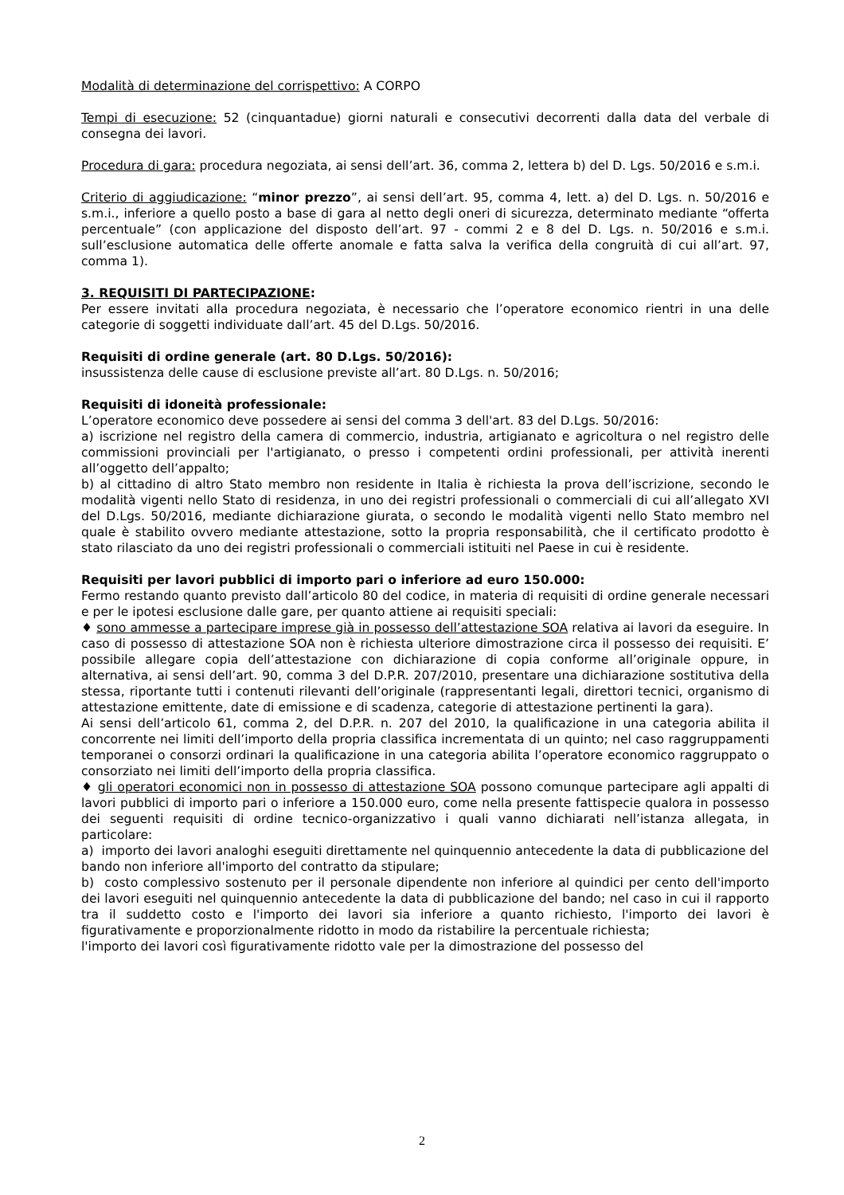Modalità di determinazione del corrispettivo: A CORPO
Tempi di esecuzione: 52 (cinquantadue) giorni naturali e consecutivi decorrenti dalla data del verbale di consegna dei lavori.
Procedura di gara: procedura negoziata, ai sensi dell’art. 36, comma 2, lettera b) del D. Lgs. 50/2016 e s.m.i.
Criterio di aggiudicazione: “minor prezzo”, ai sensi dell’art. 95, comma 4, lett. a) del D. Lgs. n. 50/2016 e s.m.i., inferiore a quello posto a base di gara al netto degli oneri di sicurezza, determinato mediante “offerta percentuale” (con applicazione del disposto dell’art. 97 - commi 2 e 8 del D. Lgs. n. 50/2016 e s.m.i. sull’esclusione automatica delle offerte anomale e fatta salva la verifica della congruità di cui all’art. 97, comma 1).
3. REQUISITI DI PARTECIPAZIONE:
Per essere invitati alla procedura negoziata, è necessario che l’operatore economico rientri in una delle categorie di soggetti individuate dall’art. 45 del D.Lgs. 50/2016.
Requisiti di ordine generale (art. 80 D.Lgs. 50/2016):
insussistenza delle cause di esclusione previste all’art. 80 D.Lgs. n. 50/2016;
Requisiti di idoneità professionale:
L’operatore economico deve possedere ai sensi del comma 3 dell'art. 83 del D.Lgs. 50/2016:
a) iscrizione nel registro della camera di commercio, industria, artigianato e agricoltura o nel registro delle commissioni provinciali per l'artigianato, o presso i competenti ordini professionali, per attività inerenti all’oggetto dell’appalto;
b) al cittadino di altro Stato membro non residente in Italia è richiesta la prova dell’iscrizione, secondo le modalità vigenti nello Stato di residenza, in uno dei registri professionali o commerciali di cui all’allegato XVI del D.Lgs. 50/2016, mediante dichiarazione giurata, o secondo le modalità vigenti nello Stato membro nel quale è stabilito ovvero mediante attestazione, sotto la propria responsabilità, che il certificato prodotto è stato rilasciato da uno dei registri professionali o commerciali istituiti nel Paese in cui è residente.
Requisiti per lavori pubblici di importo pari o inferiore ad euro 150.000:
Fermo restando quanto previsto dall’articolo 80 del codice, in materia di requisiti di ordine generale necessari e per le ipotesi esclusione dalle gare, per quanto attiene ai requisiti speciali:
♦ sono ammesse a partecipare imprese già in possesso dell’attestazione SOA relativa ai lavori da eseguire. In caso di possesso di attestazione SOA non è richiesta ulteriore dimostrazione circa il possesso dei requisiti. E’ possibile allegare copia dell’attestazione con dichiarazione di copia conforme all’originale oppure, in alternativa, ai sensi dell’art. 90, comma 3 del D.P.R. 207/2010, presentare una dichiarazione sostitutiva della stessa, riportante tutti i contenuti rilevanti dell’originale (rappresentanti legali, direttori tecnici, organismo di attestazione emittente, date di emissione e di scadenza, categorie di attestazione pertinenti la gara).
Ai sensi dell’articolo 61, comma 2, del D.P.R. n. 207 del 2010, la qualificazione in una categoria abilita il concorrente nei limiti dell’importo della propria classifica incrementata di un quinto; nel caso raggruppamenti temporanei o consorzi ordinari la qualificazione in una categoria abilita l’operatore economico raggruppato o consorziato nei limiti dell’importo della propria classifica.
♦ gli operatori economici non in possesso di attestazione SOA possono comunque partecipare agli appalti di lavori pubblici di importo pari o inferiore a 150.000 euro, come nella presente fattispecie qualora in possesso dei seguenti requisiti di ordine tecnico-organizzativo i quali vanno dichiarati nell’istanza allegata, in particolare:
a) importo dei lavori analoghi eseguiti direttamente nel quinquennio antecedente la data di pubblicazione del bando non inferiore all'importo del contratto da stipulare;
b) costo complessivo sostenuto per il personale dipendente non inferiore al quindici per cento dell'importo dei lavori eseguiti nel quinquennio antecedente la data di pubblicazione del bando; nel caso in cui il rapporto tra il suddetto costo e l'importo dei lavori sia inferiore a quanto richiesto, l'importo dei lavori è figurativamente e proporzionalmente ridotto in modo da ristabilire la percentuale richiesta;
l'importo dei lavori così figurativamente ridotto vale per la dimostrazione del possesso del
2